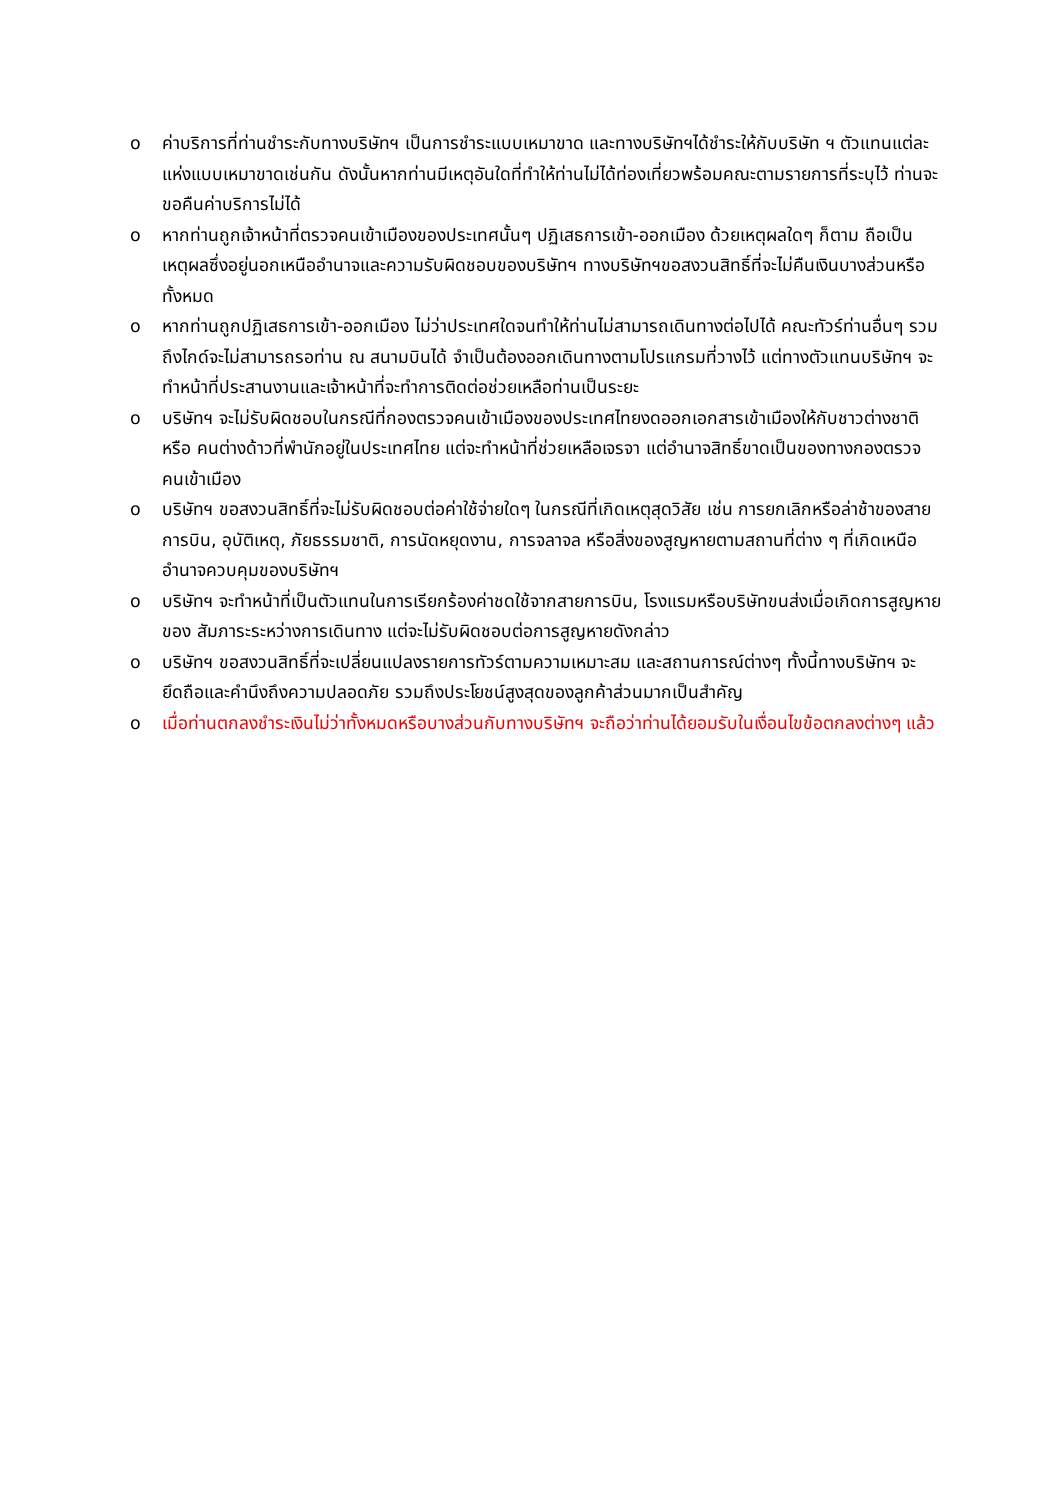o ค่าบริการที่ท่านชำระกับทางบริษัทฯ เป็นการชำระแบบเหมาขาด และทางบริษัทฯได้ชำระให้กับบริษัท ฯ ตัวแทนแต่ละแห่งแบบเหมาขาดเช่นกัน ดังนั้นหากท่านมีเหตุอันใดที่ทำให้ท่านไม่ได้ท่องเที่ยวพร้อมคณะตามรายการที่ระบุไว้ ท่านจะขอคืนค่าบริการไม่ได้
o หากท่านถูกเจ้าหน้าที่ตรวจคนเข้าเมืองของประเทศนั้นๆ ปฏิเสธการเข้า-ออกเมือง ด้วยเหตุผลใดๆ ก็ตาม ถือเป็นเหตุผลซึ่งอยู่นอกเหนืออำนาจและความรับผิดชอบของบริษัทฯ ทางบริษัทฯขอสงวนสิทธิ์ที่จะไม่คืนเงินบางส่วนหรือทั้งหมด
o หากท่านถูกปฏิเสธการเข้า-ออกเมือง ไม่ว่าประเทศใดจนทำให้ท่านไม่สามารถเดินทางต่อไปได้ คณะทัวร์ท่านอื่นๆ รวมถึงไกด์จะไม่สามารถรอท่าน ณ สนามบินได้ จำเป็นต้องออกเดินทางตามโปรแกรมที่วางไว้ แต่ทางตัวแทนบริษัทฯ จะทำหน้าที่ประสานงานและเจ้าหน้าที่จะทำการติดต่อช่วยเหลือท่านเป็นระยะ
o บริษัทฯ จะไม่รับผิดชอบในกรณีที่กองตรวจคนเข้าเมืองของประเทศไทยงดออกเอกสารเข้าเมืองให้กับชาวต่างชาติ หรือ คนต่างด้าวที่พำนักอยู่ในประเทศไทย แต่จะทำหน้าที่ช่วยเหลือเจรจา แต่อำนาจสิทธิ์ขาดเป็นของทางกองตรวจคนเข้าเมือง
o บริษัทฯ ขอสงวนสิทธิ์ที่จะไม่รับผิดชอบต่อค่าใช้จ่ายใดๆ ในกรณีที่เกิดเหตุสุดวิสัย เช่น การยกเลิกหรือล่าช้าของสายการบิน, อุบัติเหตุ, ภัยธรรมชาติ, การนัดหยุดงาน, การจลาจล หรือสิ่งของสูญหายตามสถานที่ต่าง ๆ ที่เกิดเหนืออำนาจควบคุมของบริษัทฯ
o บริษัทฯ จะทำหน้าที่เป็นตัวแทนในการเรียกร้องค่าชดใช้จากสายการบิน, โรงแรมหรือบริษัทขนส่งเมื่อเกิดการสูญหายของ สัมภาระระหว่างการเดินทาง แต่จะไม่รับผิดชอบต่อการสูญหายดังกล่าว
o บริษัทฯ ขอสงวนสิทธิ์ที่จะเปลี่ยนแปลงรายการทัวร์ตามความเหมาะสม และสถานการณ์ต่างๆ ทั้งนี้ทางบริษัทฯ จะยึดถือและคำนึงถึงความปลอดภัย รวมถึงประโยชน์สูงสุดของลูกค้าส่วนมากเป็นสำคัญ
o เมื่อท่านตกลงชำระเงินไม่ว่าทั้งหมดหรือบางส่วนกับทางบริษัทฯ จะถือว่าท่านได้ยอมรับในเงื่อนไขข้อตกลงต่างๆ แล้ว